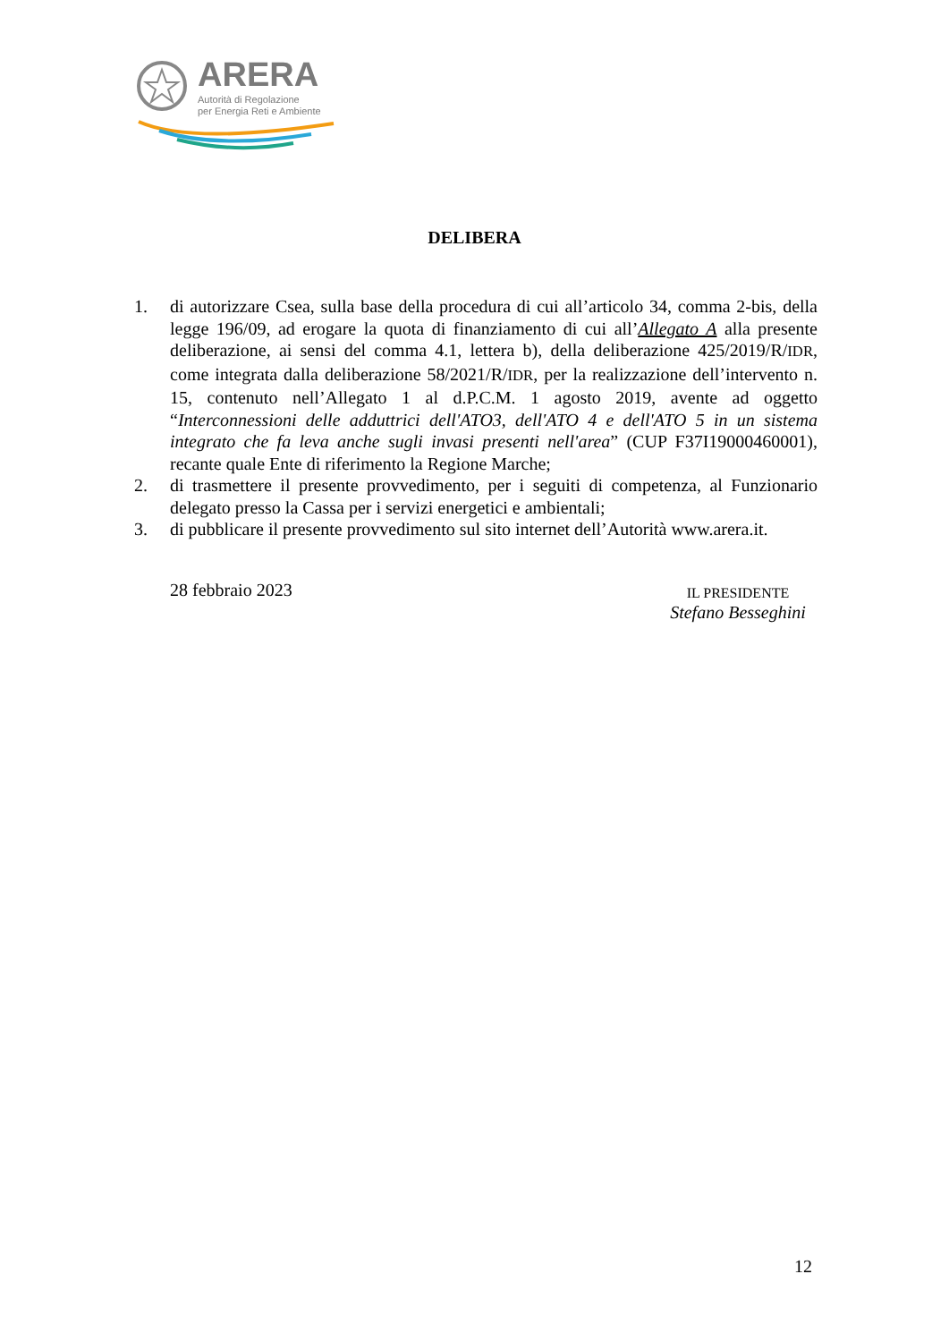ARERA
Autorità di Regolazione
per Energia Reti e Ambiente
DELIBERA
1. di autorizzare Csea, sulla base della procedura di cui all’articolo 34, comma 2-bis, della legge 196/09, ad erogare la quota di finanziamento di cui all’Allegato A alla presente deliberazione, ai sensi del comma 4.1, lettera b), della deliberazione 425/2019/R/IDR, come integrata dalla deliberazione 58/2021/R/IDR, per la realizzazione dell’intervento n. 15, contenuto nell’Allegato 1 al d.P.C.M. 1 agosto 2019, avente ad oggetto “Interconnessioni delle adduttrici dell'ATO3, dell'ATO 4 e dell'ATO 5 in un sistema integrato che fa leva anche sugli invasi presenti nell'area” (CUP F37I19000460001), recante quale Ente di riferimento la Regione Marche;
2. di trasmettere il presente provvedimento, per i seguiti di competenza, al Funzionario delegato presso la Cassa per i servizi energetici e ambientali;
3. di pubblicare il presente provvedimento sul sito internet dell’Autorità www.arera.it.
28 febbraio 2023
IL PRESIDENTE
Stefano Besseghini
12